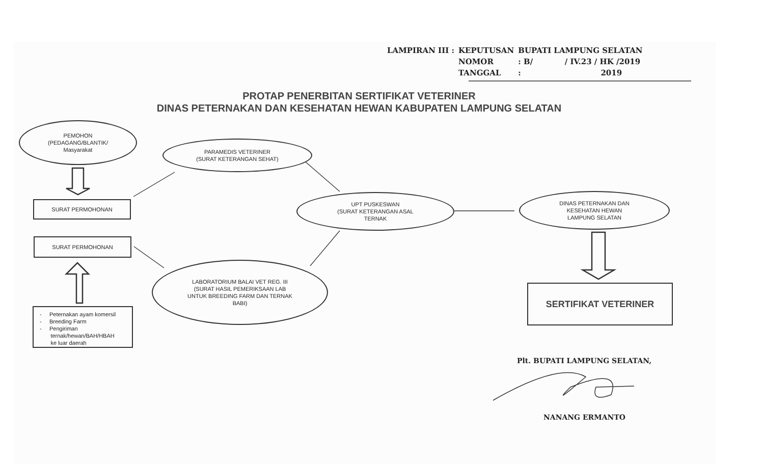| LAMPIRAN III : | KEPUTUSAN | BUPATI LAMPUNG SELATAN |
| | NOMOR | : B/ / IV.23 / HK /2019 |
| | TANGGAL | : 2019 |
PROTAP PENERBITAN SERTIFIKAT VETERINER
DINAS PETERNAKAN DAN KESEHATAN HEWAN KABUPATEN LAMPUNG SELATAN
PEMOHON
(PEDAGANG/BLANTIK/
Masyarakat
SURAT PERMOHONAN
SURAT PERMOHONAN
- Peternakan ayam komersil
- Breeding Farm
- Pengiriman
ternak/hewan/BAH/HBAH
ke luar daerah
PARAMEDIS VETERINER
(SURAT KETERANGAN SEHAT)
LABORATORIUM BALAI VET REG. III
(SURAT HASIL PEMERIKSAAN LAB
UNTUK BREEDING FARM DAN TERNAK
BABI)
UPT PUSKESWAN
(SURAT KETERANGAN ASAL
TERNAK
DINAS PETERNAKAN DAN
KESEHATAN HEWAN
LAMPUNG SELATAN
SERTIFIKAT VETERINER
Plt. BUPATI LAMPUNG SELATAN,
NANANG ERMANTO